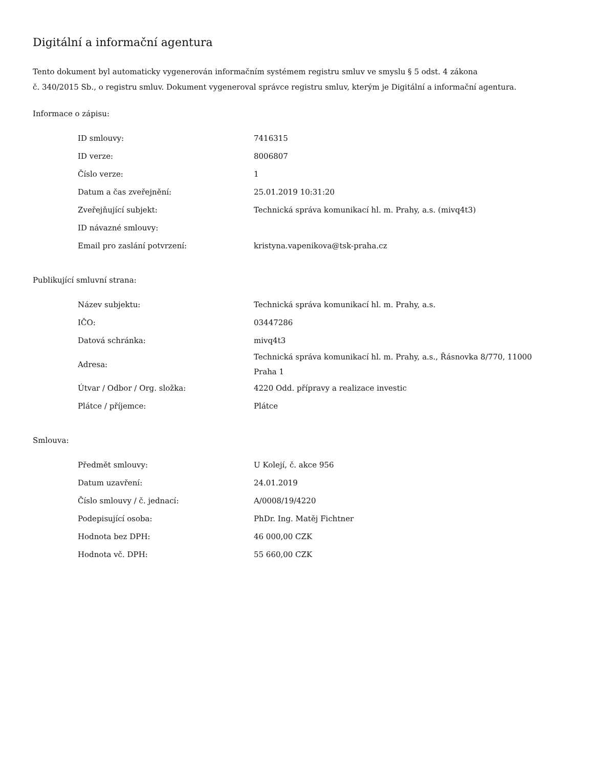Digitální a informační agentura
Tento dokument byl automaticky vygenerován informačním systémem registru smluv ve smyslu § 5 odst. 4 zákona
č. 340/2015 Sb., o registru smluv. Dokument vygeneroval správce registru smluv, kterým je Digitální a informační agentura.
Informace o zápisu:
| ID smlouvy: | 7416315 |
| ID verze: | 8006807 |
| Číslo verze: | 1 |
| Datum a čas zveřejnění: | 25.01.2019 10:31:20 |
| Zveřejňující subjekt: | Technická správa komunikací hl. m. Prahy, a.s. (mivq4t3) |
| ID návazné smlouvy: | |
| Email pro zaslání potvrzení: | kristyna.vapenikova@tsk-praha.cz |
Publikující smluvní strana:
| Název subjektu: | Technická správa komunikací hl. m. Prahy, a.s. |
| IČO: | 03447286 |
| Datová schránka: | mivq4t3 |
| Adresa: | Technická správa komunikací hl. m. Prahy, a.s., Řásnovka 8/770, 11000 Praha 1 |
| Útvar / Odbor / Org. složka: | 4220 Odd. přípravy a realizace investic |
| Plátce / příjemce: | Plátce |
Smlouva:
| Předmět smlouvy: | U Kolejí, č. akce 956 |
| Datum uzavření: | 24.01.2019 |
| Číslo smlouvy / č. jednací: | A/0008/19/4220 |
| Podepisující osoba: | PhDr. Ing. Matěj Fichtner |
| Hodnota bez DPH: | 46 000,00 CZK |
| Hodnota vč. DPH: | 55 660,00 CZK |